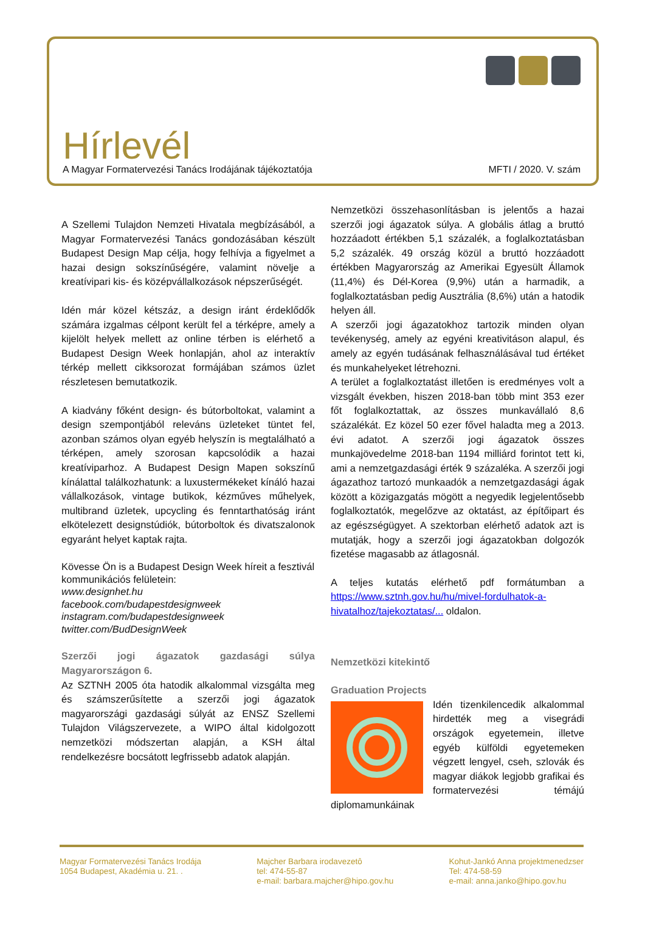Hírlevél
A Magyar Formatervezési Tanács Irodájának tájékoztatója MFTI / 2020. V. szám
A Szellemi Tulajdon Nemzeti Hivatala megbízásából, a Magyar Formatervezési Tanács gondozásában készült Budapest Design Map célja, hogy felhívja a figyelmet a hazai design sokszínűségére, valamint növelje a kreatívipari kis- és középvállalkozások népszerűségét.
Idén már közel kétszáz, a design iránt érdeklődők számára izgalmas célpont került fel a térképre, amely a kijelölt helyek mellett az online térben is elérhető a Budapest Design Week honlapján, ahol az interaktív térkép mellett cikksorozat formájában számos üzlet részletesen bemutatkozik.
A kiadvány főként design- és bútorboltokat, valamint a design szempontjából releváns üzleteket tüntet fel, azonban számos olyan egyéb helyszín is megtalálható a térképen, amely szorosan kapcsolódik a hazai kreatíviparhoz. A Budapest Design Mapen sokszínű kínálattal találkozhatunk: a luxustermékeket kínáló hazai vállalkozások, vintage butikok, kézműves műhelyek, multibrand üzletek, upcycling és fenntarthatóság iránt elkötelezett designstúdiók, bútorboltok és divatszalonok egyaránt helyet kaptak rajta.
Kövesse Ön is a Budapest Design Week híreit a fesztivál kommunikációs felületein:
www.designhet.hu
facebook.com/budapestdesignweek
instagram.com/budapestdesignweek
twitter.com/BudDesignWeek
Szerzői jogi ágazatok gazdasági súlya Magyarországon 6.
Az SZTNH 2005 óta hatodik alkalommal vizsgálta meg és számszerűsítette a szerzői jogi ágazatok magyarországi gazdasági súlyát az ENSZ Szellemi Tulajdon Világszervezete, a WIPO által kidolgozott nemzetközi módszertan alapján, a KSH által rendelkezésre bocsátott legfrissebb adatok alapján.
Nemzetközi összehasonlításban is jelentős a hazai szerzői jogi ágazatok súlya. A globális átlag a bruttó hozzáadott értékben 5,1 százalék, a foglalkoztatásban 5,2 százalék. 49 ország közül a bruttó hozzáadott értékben Magyarország az Amerikai Egyesült Államok (11,4%) és Dél-Korea (9,9%) után a harmadik, a foglalkoztatásban pedig Ausztrália (8,6%) után a hatodik helyen áll.
A szerzői jogi ágazatokhoz tartozik minden olyan tevékenység, amely az egyéni kreativitáson alapul, és amely az egyén tudásának felhasználásával tud értéket és munkahelyeket létrehozni.
A terület a foglalkoztatást illetően is eredményes volt a vizsgált években, hiszen 2018-ban több mint 353 ezer főt foglalkoztattak, az összes munkavállaló 8,6 százalékát. Ez közel 50 ezer fővel haladta meg a 2013. évi adatot. A szerzői jogi ágazatok összes munkajövedelme 2018-ban 1194 milliárd forintot tett ki, ami a nemzetgazdasági érték 9 százaléka. A szerzői jogi ágazathoz tartozó munkaadók a nemzetgazdasági ágak között a közigazgatás mögött a negyedik legjelentősebb foglalkoztatók, megelőzve az oktatást, az építőipart és az egészségügyet. A szektorban elérhető adatok azt is mutatják, hogy a szerzői jogi ágazatokban dolgozók fizetése magasabb az átlagosnál.
A teljes kutatás elérhető pdf formátumban a https://www.sztnh.gov.hu/hu/mivel-fordulhatok-a-hivatalhoz/tajekoztatas/... oldalon.
Nemzetközi kitekintő
Graduation Projects
Idén tizenkilencedik alkalommal hirdették meg a visegrádi országok egyetemein, illetve egyéb külföldi egyetemeken végzett lengyel, cseh, szlovák és magyar diákok legjobb grafikai és formatervezési témájú diplomamunkáinak
Magyar Formatervezési Tanács Irodája
1054 Budapest, Akadémia u. 21. .
Majcher Barbara irodavezetô
tel: 474-55-87
e-mail: barbara.majcher@hipo.gov.hu
Kohut-Jankó Anna projektmenedzser
Tel: 474-58-59
e-mail: anna.janko@hipo.gov.hu